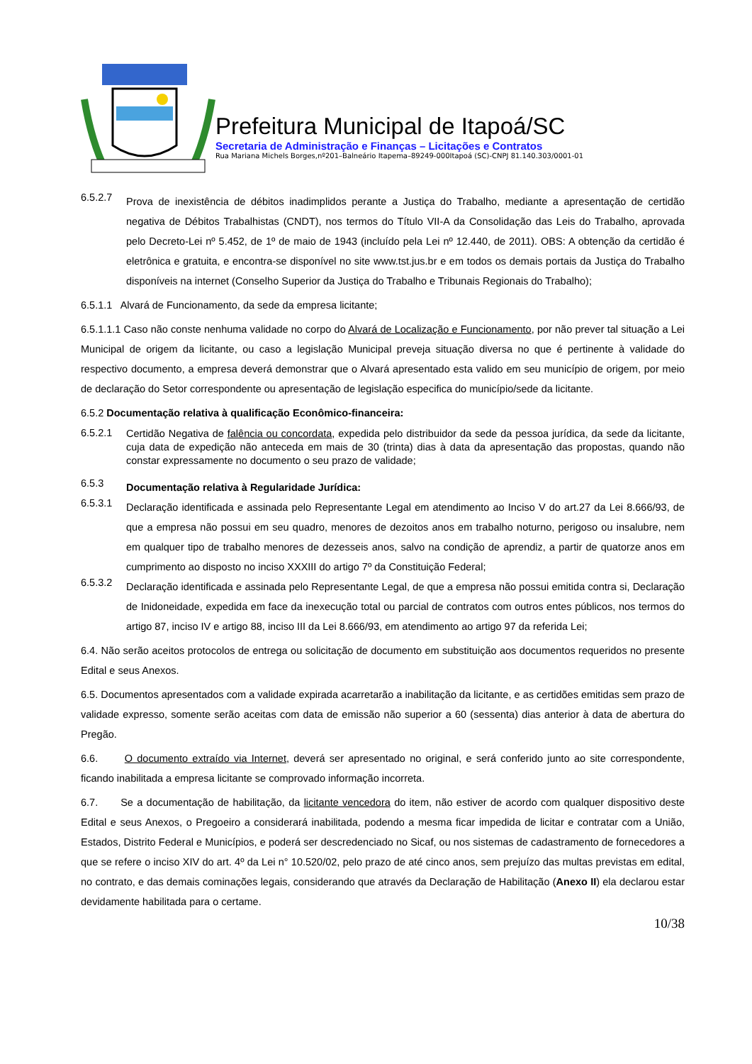Prefeitura Municipal de Itapoá/SC
Secretaria de Administração e Finanças – Licitações e Contratos
Rua Mariana Michels Borges,nº201–Balneário Itapema–89249-000Itapoá (SC)-CNPJ 81.140.303/0001-01
6.5.2.7
Prova de inexistência de débitos inadimplidos perante a Justiça do Trabalho, mediante a apresentação de certidão negativa de Débitos Trabalhistas (CNDT), nos termos do Título VII-A da Consolidação das Leis do Trabalho, aprovada pelo Decreto-Lei nº 5.452, de 1º de maio de 1943 (incluído pela Lei nº 12.440, de 2011). OBS: A obtenção da certidão é eletrônica e gratuita, e encontra-se disponível no site www.tst.jus.br e em todos os demais portais da Justiça do Trabalho disponíveis na internet (Conselho Superior da Justiça do Trabalho e Tribunais Regionais do Trabalho);
6.5.1.1 Alvará de Funcionamento, da sede da empresa licitante;
6.5.1.1.1 Caso não conste nenhuma validade no corpo do Alvará de Localização e Funcionamento, por não prever tal situação a Lei Municipal de origem da licitante, ou caso a legislação Municipal preveja situação diversa no que é pertinente à validade do respectivo documento, a empresa deverá demonstrar que o Alvará apresentado esta valido em seu município de origem, por meio de declaração do Setor correspondente ou apresentação de legislação especifica do município/sede da licitante.
6.5.2 Documentação relativa à qualificação Econômico-financeira:
6.5.2.1
Certidão Negativa de falência ou concordata, expedida pelo distribuidor da sede da pessoa jurídica, da sede da licitante, cuja data de expedição não anteceda em mais de 30 (trinta) dias à data da apresentação das propostas, quando não constar expressamente no documento o seu prazo de validade;
6.5.3
Documentação relativa à Regularidade Jurídica:
6.5.3.1
Declaração identificada e assinada pelo Representante Legal em atendimento ao Inciso V do art.27 da Lei 8.666/93, de que a empresa não possui em seu quadro, menores de dezoitos anos em trabalho noturno, perigoso ou insalubre, nem em qualquer tipo de trabalho menores de dezesseis anos, salvo na condição de aprendiz, a partir de quatorze anos em cumprimento ao disposto no inciso XXXIII do artigo 7º da Constituição Federal;
6.5.3.2
Declaração identificada e assinada pelo Representante Legal, de que a empresa não possui emitida contra si, Declaração de Inidoneidade, expedida em face da inexecução total ou parcial de contratos com outros entes públicos, nos termos do artigo 87, inciso IV e artigo 88, inciso III da Lei 8.666/93, em atendimento ao artigo 97 da referida Lei;
6.4. Não serão aceitos protocolos de entrega ou solicitação de documento em substituição aos documentos requeridos no presente Edital e seus Anexos.
6.5. Documentos apresentados com a validade expirada acarretarão a inabilitação da licitante, e as certidões emitidas sem prazo de validade expresso, somente serão aceitas com data de emissão não superior a 60 (sessenta) dias anterior à data de abertura do Pregão.
6.6. O documento extraído via Internet, deverá ser apresentado no original, e será conferido junto ao site correspondente, ficando inabilitada a empresa licitante se comprovado informação incorreta.
6.7. Se a documentação de habilitação, da licitante vencedora do item, não estiver de acordo com qualquer dispositivo deste Edital e seus Anexos, o Pregoeiro a considerará inabilitada, podendo a mesma ficar impedida de licitar e contratar com a União, Estados, Distrito Federal e Municípios, e poderá ser descredenciado no Sicaf, ou nos sistemas de cadastramento de fornecedores a que se refere o inciso XIV do art. 4º da Lei n° 10.520/02, pelo prazo de até cinco anos, sem prejuízo das multas previstas em edital, no contrato, e das demais cominações legais, considerando que através da Declaração de Habilitação (Anexo II) ela declarou estar devidamente habilitada para o certame.
10/38